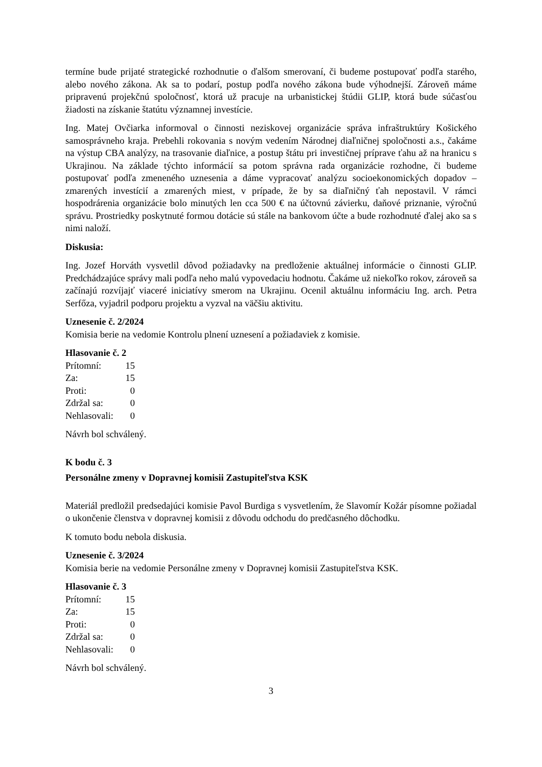termíne bude prijaté strategické rozhodnutie o ďalšom smerovaní, či budeme postupovať podľa starého, alebo nového zákona. Ak sa to podarí, postup podľa nového zákona bude výhodnejší. Zároveň máme pripravenú projekčnú spoločnosť, ktorá už pracuje na urbanistickej štúdii GLIP, ktorá bude súčasťou žiadosti na získanie štatútu významnej investície.
Ing. Matej Ovčiarka informoval o činnosti neziskovej organizácie správa infraštruktúry Košického samosprávneho kraja. Prebehli rokovania s novým vedením Národnej diaľničnej spoločnosti a.s., čakáme na výstup CBA analýzy, na trasovanie diaľnice, a postup štátu pri investičnej príprave ťahu až na hranicu s Ukrajinou. Na základe týchto informácií sa potom správna rada organizácie rozhodne, či budeme postupovať podľa zmeneného uznesenia a dáme vypracovať analýzu socioekonomických dopadov – zmarených investícií a zmarených miest, v prípade, že by sa diaľničný ťah nepostavil. V rámci hospodrárenia organizácie bolo minutých len cca 500 € na účtovnú závierku, daňové priznanie, výročnú správu. Prostriedky poskytnuté formou dotácie sú stále na bankovom účte a bude rozhodnuté ďalej ako sa s nimi naloží.
Diskusia:
Ing. Jozef Horváth vysvetlil dôvod požiadavky na predloženie aktuálnej informácie o činnosti GLIP. Predchádzajúce správy mali podľa neho malú vypovedaciu hodnotu. Čakáme už niekoľko rokov, zároveň sa začínajú rozvíjajť viaceré iniciatívy smerom na Ukrajinu. Ocenil aktuálnu informáciu Ing. arch. Petra Serfőza, vyjadril podporu projektu a vyzval na väčšiu aktivitu.
Uznesenie č. 2/2024
Komisia berie na vedomie Kontrolu plnení uznesení a požiadaviek z komisie.
Hlasovanie č. 2
| Prítomní: | 15 |
| Za: | 15 |
| Proti: | 0 |
| Zdržal sa: | 0 |
| Nehlasovali: | 0 |
Návrh bol schválený.
K bodu č. 3
Personálne zmeny v Dopravnej komisii Zastupiteľstva KSK
Materiál predložil predsedajúci komisie Pavol Burdiga s vysvetlením, že Slavomír Kožár písomne požiadal o ukončenie členstva v dopravnej komisii z dôvodu odchodu do predčasného dôchodku.
K tomuto bodu nebola diskusia.
Uznesenie č. 3/2024
Komisia berie na vedomie Personálne zmeny v Dopravnej komisii Zastupiteľstva KSK.
Hlasovanie č. 3
| Prítomní: | 15 |
| Za: | 15 |
| Proti: | 0 |
| Zdržal sa: | 0 |
| Nehlasovali: | 0 |
Návrh bol schválený.
3